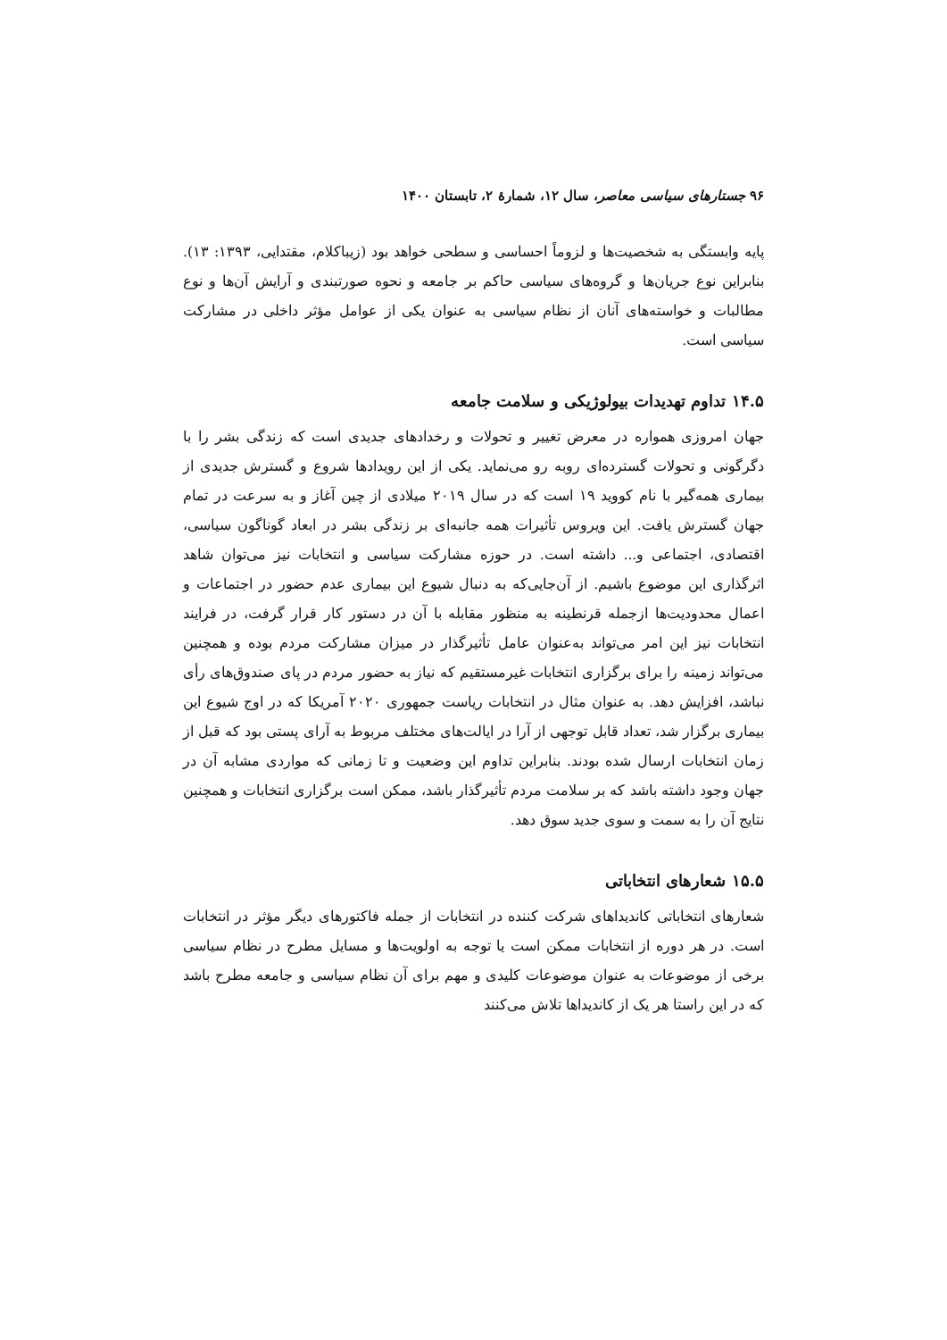۹۶ جستارهای سیاسی معاصر، سال ۱۲، شمارهٔ ۲، تابستان ۱۴۰۰
پایه وابستگی به شخصیت‌ها و لزوماً احساسی و سطحی خواهد بود (زیباکلام، مقتدایی، ۱۳۹۳: ۱۳). بنابراین نوع جریان‌ها و گروه‌های سیاسی حاکم بر جامعه و نحوه صورتبندی و آرایش آن‌ها و نوع مطالبات و خواسته‌های آنان از نظام سیاسی به عنوان یکی از عوامل مؤثر داخلی در مشارکت سیاسی است.
۱۴.۵ تداوم تهدیدات بیولوژیکی و سلامت جامعه
جهان امروزی همواره در معرض تغییر و تحولات و رخدادهای جدیدی است که زندگی بشر را با دگرگونی و تحولات گسترده‌ای روبه رو می‌نماید. یکی از این رویدادها شروع و گسترش جدیدی از بیماری همه‌گیر با نام کووید ۱۹ است که در سال ۲۰۱۹ میلادی از چین آغاز و به سرعت در تمام جهان گسترش یافت. این ویروس تأثیرات همه جانبه‌ای بر زندگی بشر در ابعاد گوناگون سیاسی، اقتصادی، اجتماعی و... داشته است. در حوزه مشارکت سیاسی و انتخابات نیز می‌توان شاهد اثرگذاری این موضوع باشیم. از آن‌جایی‌که به دنبال شیوع این بیماری عدم حضور در اجتماعات و اعمال محدودیت‌ها ازجمله قرنطینه به منظور مقابله با آن در دستور کار قرار گرفت، در فرایند انتخابات نیز این امر می‌تواند به‌عنوان عامل تأثیرگذار در میزان مشارکت مردم بوده و همچنین می‌تواند زمینه را برای برگزاری انتخابات غیرمستقیم که نیاز به حضور مردم در پای صندوق‌های رأی نباشد، افزایش دهد. به عنوان مثال در انتخابات ریاست جمهوری ۲۰۲۰ آمریکا که در اوج شیوع این بیماری برگزار شد، تعداد قابل توجهی از آرا در ایالت‌های مختلف مربوط به آرای پستی بود که قبل از زمان انتخابات ارسال شده بودند. بنابراین تداوم این وضعیت و تا زمانی که مواردی مشابه آن در جهان وجود داشته باشد که بر سلامت مردم تأثیرگذار باشد، ممکن است برگزاری انتخابات و همچنین نتایج آن را به سمت و سوی جدید سوق دهد.
۱۵.۵ شعارهای انتخاباتی
شعارهای انتخاباتی کاندیداهای شرکت کننده در انتخابات از جمله فاکتورهای دیگر مؤثر در انتخابات است. در هر دوره از انتخابات ممکن است یا توجه به اولویت‌ها و مسایل مطرح در نظام سیاسی برخی از موضوعات به عنوان موضوعات کلیدی و مهم برای آن نظام سیاسی و جامعه مطرح باشد که در این راستا هر یک از کاندیداها تلاش می‌کنند